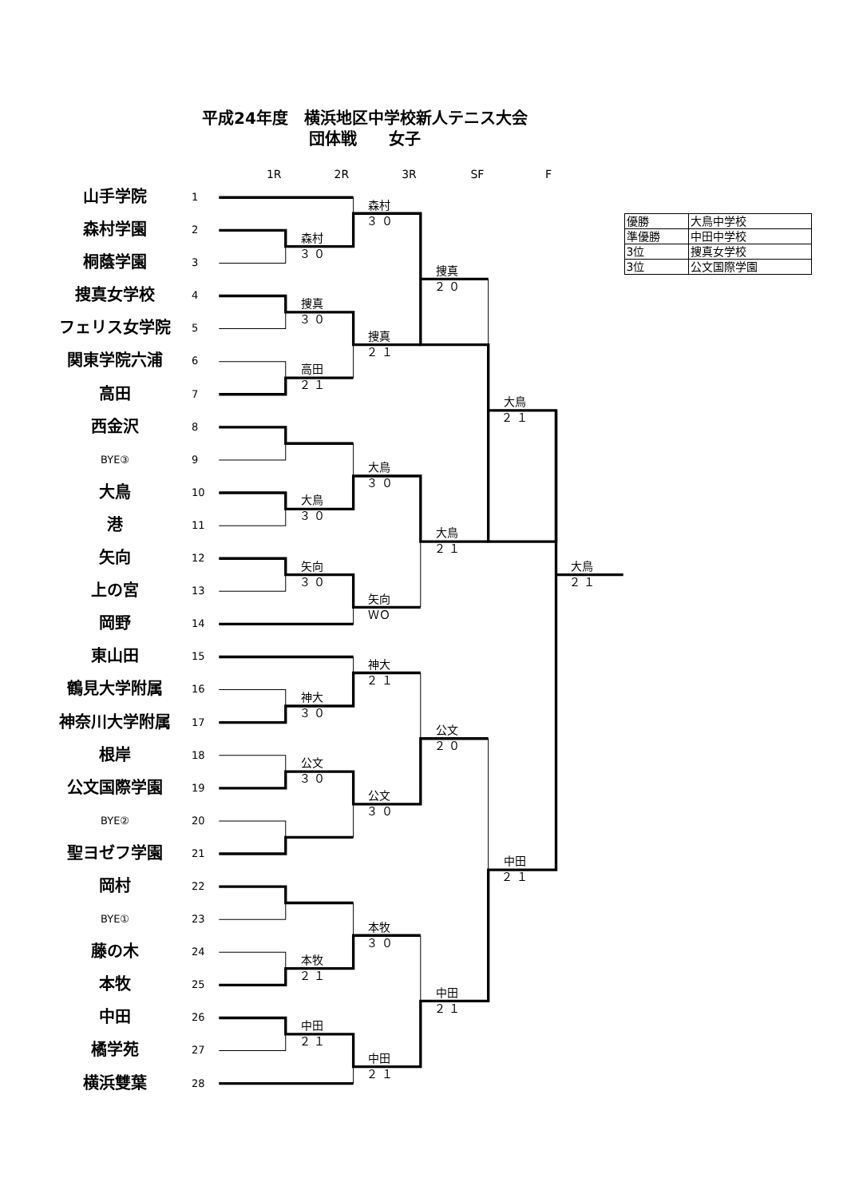平成24年度　横浜地区中学校新人テニス大会
団体戦　　女子
1R
2R
3R
SF
F
山手学院
1
森村学園
2
桐蔭学園
3
捜真女学校
4
フェリス女学院
5
関東学院六浦
6
高田
7
西金沢
8
BYE③
9
大鳥
10
港
11
矢向
12
上の宮
13
岡野
14
東山田
15
鶴見大学附属
16
神奈川大学附属
17
根岸
18
公文国際学園
19
BYE②
20
聖ヨゼフ学園
21
岡村
22
BYE①
23
藤の木
24
本牧
25
中田
26
橘学苑
27
横浜雙葉
28
森村
３ ０
森村
３ ０
捜真
２ ０
捜真
３ ０
捜真
２ １
高田
２ １
大鳥
２ １
大鳥
３ ０
大鳥
３ ０
大鳥
２ １
矢向
３ ０
大鳥
２ １
矢向
ＷＯ
神大
２ １
神大
３ ０
公文
２ ０
公文
３ ０
公文
３ ０
中田
２ １
本牧
３ ０
本牧
２ １
中田
２ １
中田
２ １
中田
２ １
| 優勝 | 大鳥中学校 |
| 準優勝 | 中田中学校 |
| 3位 | 捜真女学校 |
| 3位 | 公文国際学園 |